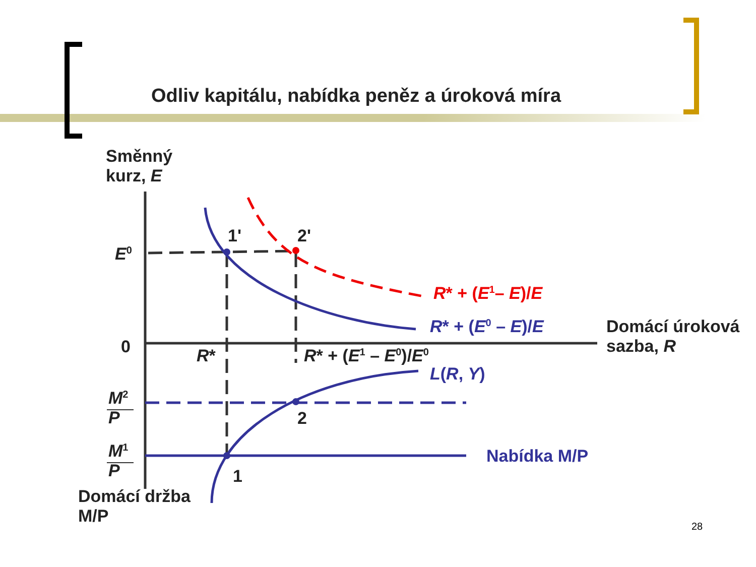Odliv kapitálu, nabídka peněz a úroková míra
Směnný
kurz, E
E<sup>0</sup>
1' 2'
R* + (E<sup>1</sup>– E)/E
R* + (E<sup>0</sup> – E)/E
Domácí úroková
sazba, R
0 R* R* + (E<sup>1</sup> – E<sup>0</sup>)/E<sup>0</sup>
L(R, Y)
M<sup>2</sup>
P
2
M<sup>1</sup>
P
Nabídka M/P
1
Domácí držba
M/P
28